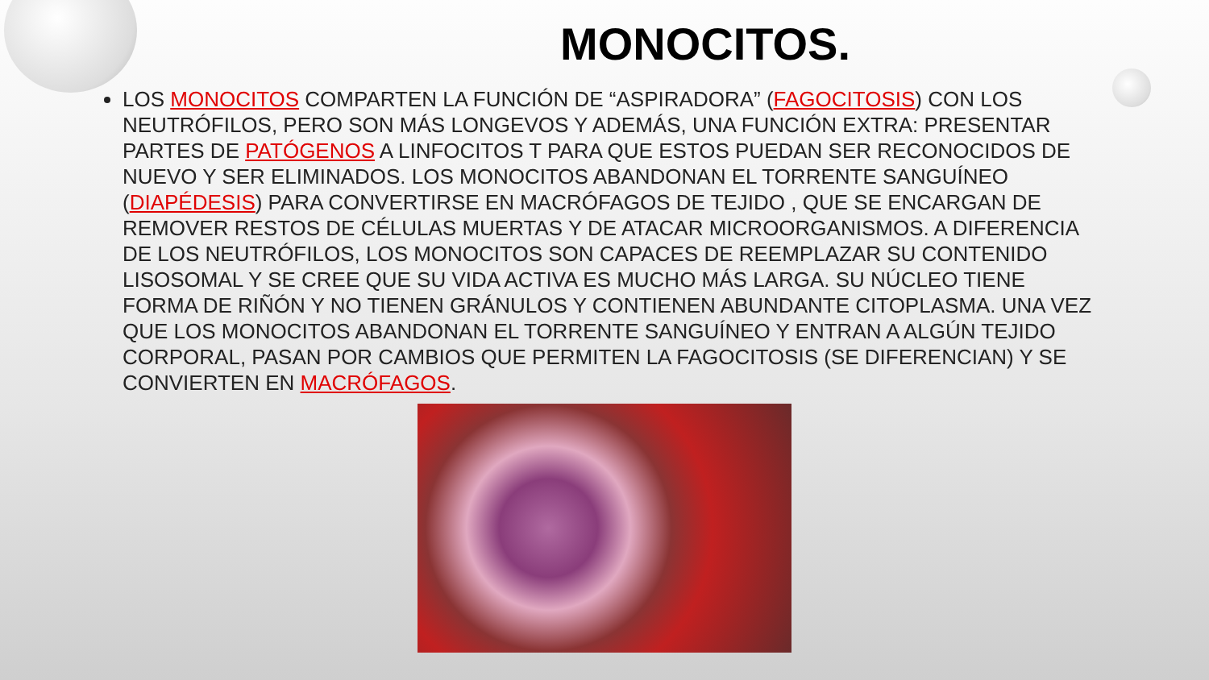MONOCITOS.
LOS MONOCITOS COMPARTEN LA FUNCIÓN DE “ASPIRADORA” (FAGOCITOSIS) CON LOS NEUTRÓFILOS, PERO SON MÁS LONGEVOS Y ADEMÁS, UNA FUNCIÓN EXTRA: PRESENTAR PARTES DE PATÓGENOS A LINFOCITOS T PARA QUE ESTOS PUEDAN SER RECONOCIDOS DE NUEVO Y SER ELIMINADOS. LOS MONOCITOS ABANDONAN EL TORRENTE SANGUÍNEO (DIAPÉDESIS) PARA CONVERTIRSE EN MACRÓFAGOS DE TEJIDO , QUE SE ENCARGAN DE REMOVER RESTOS DE CÉLULAS MUERTAS Y DE ATACAR MICROORGANISMOS. A DIFERENCIA DE LOS NEUTRÓFILOS, LOS MONOCITOS SON CAPACES DE REEMPLAZAR SU CONTENIDO LISOSOMAL Y SE CREE QUE SU VIDA ACTIVA ES MUCHO MÁS LARGA. SU NÚCLEO TIENE FORMA DE RIÑÓN Y NO TIENEN GRÁNULOS Y CONTIENEN ABUNDANTE CITOPLASMA. UNA VEZ QUE LOS MONOCITOS ABANDONAN EL TORRENTE SANGUÍNEO Y ENTRAN A ALGÚN TEJIDO CORPORAL, PASAN POR CAMBIOS QUE PERMITEN LA FAGOCITOSIS (SE DIFERENCIAN) Y SE CONVIERTEN EN MACRÓFAGOS.